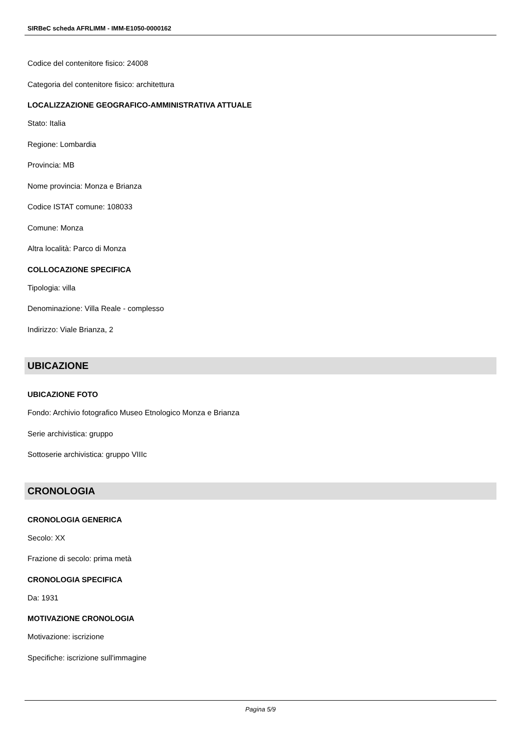SIRBeC scheda AFRLIMM - IMM-E1050-0000162
Codice del contenitore fisico: 24008
Categoria del contenitore fisico: architettura
LOCALIZZAZIONE GEOGRAFICO-AMMINISTRATIVA ATTUALE
Stato: Italia
Regione: Lombardia
Provincia: MB
Nome provincia: Monza e Brianza
Codice ISTAT comune: 108033
Comune: Monza
Altra località: Parco di Monza
COLLOCAZIONE SPECIFICA
Tipologia: villa
Denominazione: Villa Reale - complesso
Indirizzo: Viale Brianza, 2
UBICAZIONE
UBICAZIONE FOTO
Fondo: Archivio fotografico Museo Etnologico Monza e Brianza
Serie archivistica: gruppo
Sottoserie archivistica: gruppo VIIIc
CRONOLOGIA
CRONOLOGIA GENERICA
Secolo: XX
Frazione di secolo: prima metà
CRONOLOGIA SPECIFICA
Da: 1931
MOTIVAZIONE CRONOLOGIA
Motivazione: iscrizione
Specifiche: iscrizione sull'immagine
Pagina 5/9